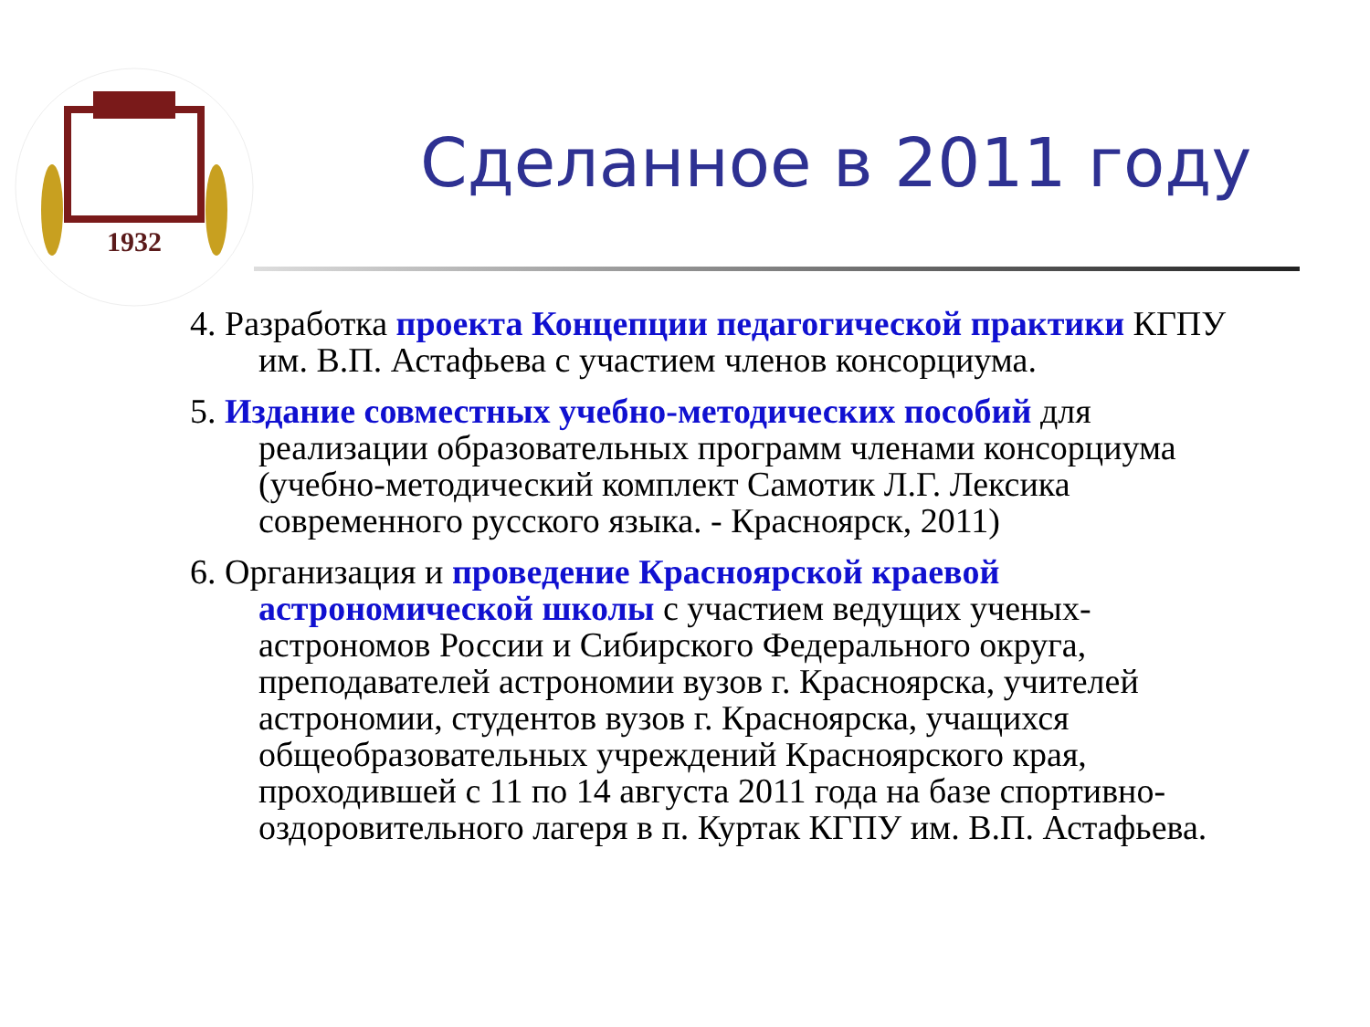1932
Сделанное в 2011 году
4. Разработка проекта Концепции педагогической практики КГПУ им. В.П. Астафьева с участием членов консорциума.
5. Издание совместных учебно-методических пособий для реализации образовательных программ членами консорциума (учебно-методический комплект Самотик Л.Г. Лексика современного русского языка. - Красноярск, 2011)
6. Организация и проведение Красноярской краевой астрономической школы с участием ведущих ученых-астрономов России и Сибирского Федерального округа, преподавателей астрономии вузов г. Красноярска, учителей астрономии, студентов вузов г. Красноярска, учащихся общеобразовательных учреждений Красноярского края, проходившей с 11 по 14 августа 2011 года на базе спортивно-оздоровительного лагеря в п. Куртак КГПУ им. В.П. Астафьева.